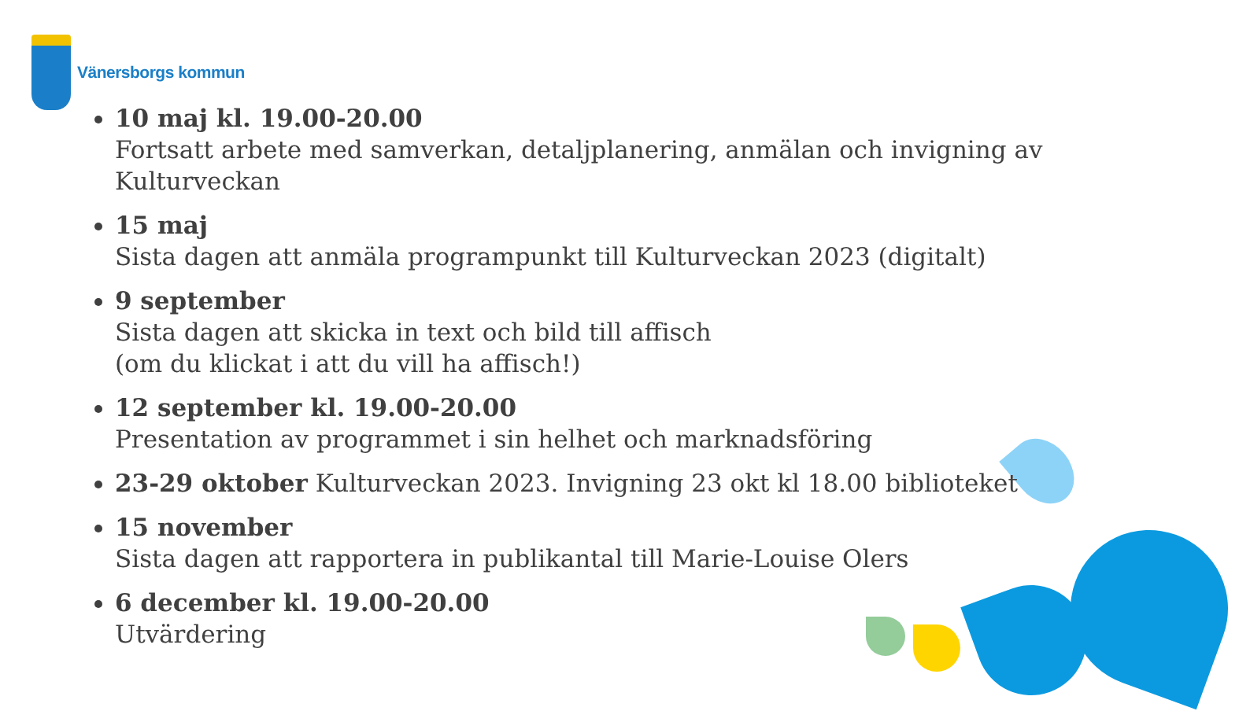Vänersborgs kommun
10 maj kl. 19.00-20.00
Fortsatt arbete med samverkan, detaljplanering, anmälan och invigning av Kulturveckan
15 maj
Sista dagen att anmäla programpunkt till Kulturveckan 2023 (digitalt)
9 september
Sista dagen att skicka in text och bild till affisch
(om du klickat i att du vill ha affisch!)
12 september kl. 19.00-20.00
Presentation av programmet i sin helhet och marknadsföring
23-29 oktober Kulturveckan 2023. Invigning 23 okt kl 18.00 biblioteket
15 november
Sista dagen att rapportera in publikantal till Marie-Louise Olers
6 december kl. 19.00-20.00
Utvärdering